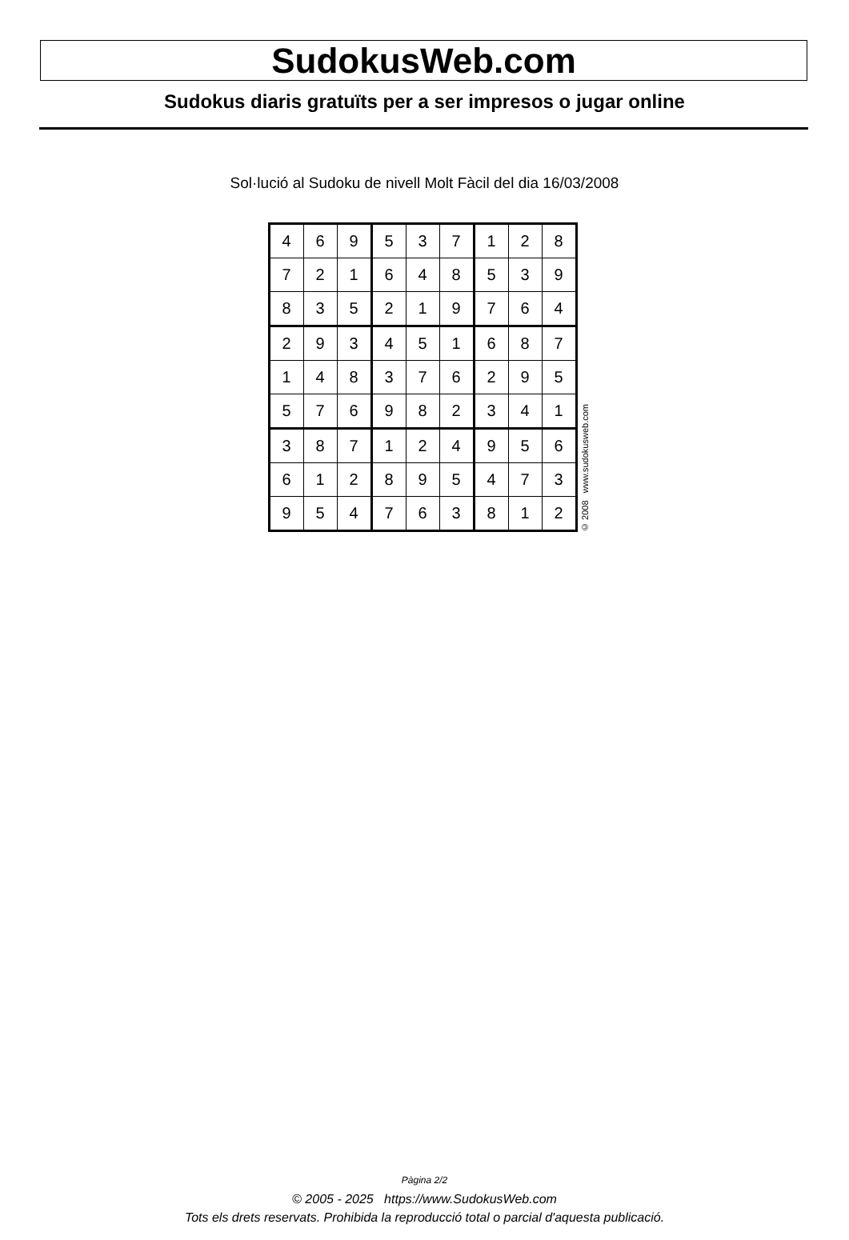SudokusWeb.com
Sudokus diaris gratuïts per a ser impresos o jugar online
Sol·lució al Sudoku de nivell Molt Fàcil del dia 16/03/2008
| 4 | 6 | 9 | 5 | 3 | 7 | 1 | 2 | 8 |
| 7 | 2 | 1 | 6 | 4 | 8 | 5 | 3 | 9 |
| 8 | 3 | 5 | 2 | 1 | 9 | 7 | 6 | 4 |
| 2 | 9 | 3 | 4 | 5 | 1 | 6 | 8 | 7 |
| 1 | 4 | 8 | 3 | 7 | 6 | 2 | 9 | 5 |
| 5 | 7 | 6 | 9 | 8 | 2 | 3 | 4 | 1 |
| 3 | 8 | 7 | 1 | 2 | 4 | 9 | 5 | 6 |
| 6 | 1 | 2 | 8 | 9 | 5 | 4 | 7 | 3 |
| 9 | 5 | 4 | 7 | 6 | 3 | 8 | 1 | 2 |
© 2008 www.sudokusweb.com
Pàgina 2/2
© 2005 - 2025 https://www.SudokusWeb.com
Tots els drets reservats. Prohibida la reproducció total o parcial d'aquesta publicació.